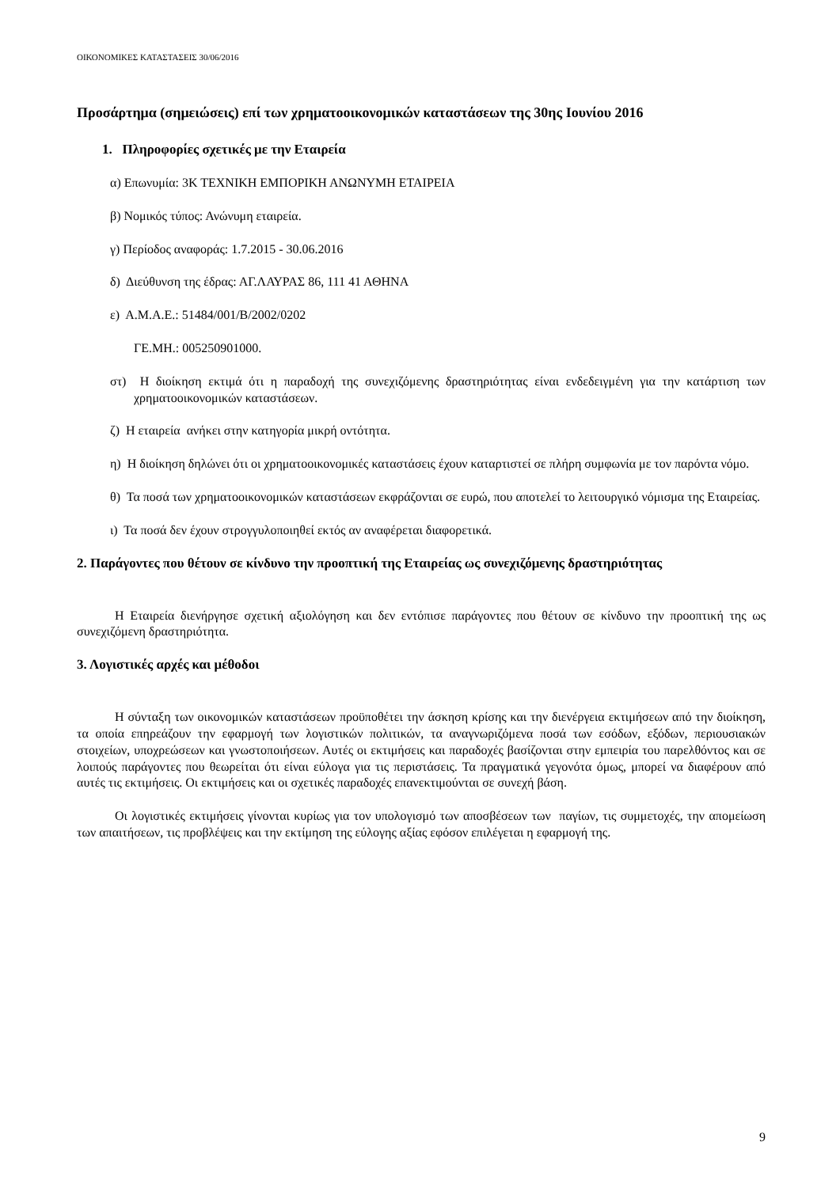ΟΙΚΟΝΟΜΙΚΕΣ ΚΑΤΑΣΤΑΣΕΙΣ 30/06/2016
Προσάρτημα (σημειώσεις) επί των χρηματοοικονομικών καταστάσεων της 30ης Ιουνίου 2016
1. Πληροφορίες σχετικές με την Εταιρεία
α) Επωνυμία: 3Κ ΤΕΧΝΙΚΗ ΕΜΠΟΡΙΚΗ ΑΝΩΝΥΜΗ ΕΤΑΙΡΕΙΑ
β) Νομικός τύπος: Ανώνυμη εταιρεία.
γ) Περίοδος αναφοράς: 1.7.2015 - 30.06.2016
δ) Διεύθυνση της έδρας: ΑΓ.ΛΑΥΡΑΣ 86, 111 41 ΑΘΗΝΑ
ε) Α.Μ.Α.Ε.: 51484/001/Β/2002/0202
ΓΕ.ΜΗ.: 005250901000.
στ) Η διοίκηση εκτιμά ότι η παραδοχή της συνεχιζόμενης δραστηριότητας είναι ενδεδειγμένη για την κατάρτιση των χρηματοοικονομικών καταστάσεων.
ζ) Η εταιρεία ανήκει στην κατηγορία μικρή οντότητα.
η) Η διοίκηση δηλώνει ότι οι χρηματοοικονομικές καταστάσεις έχουν καταρτιστεί σε πλήρη συμφωνία με τον παρόντα νόμο.
θ) Τα ποσά των χρηματοοικονομικών καταστάσεων εκφράζονται σε ευρώ, που αποτελεί το λειτουργικό νόμισμα της Εταιρείας.
ι) Τα ποσά δεν έχουν στρογγυλοποιηθεί εκτός αν αναφέρεται διαφορετικά.
2. Παράγοντες που θέτουν σε κίνδυνο την προοπτική της Εταιρείας ως συνεχιζόμενης δραστηριότητας
Η Εταιρεία διενήργησε σχετική αξιολόγηση και δεν εντόπισε παράγοντες που θέτουν σε κίνδυνο την προοπτική της ως συνεχιζόμενη δραστηριότητα.
3. Λογιστικές αρχές και μέθοδοι
Η σύνταξη των οικονομικών καταστάσεων προϋποθέτει την άσκηση κρίσης και την διενέργεια εκτιμήσεων από την διοίκηση, τα οποία επηρεάζουν την εφαρμογή των λογιστικών πολιτικών, τα αναγνωριζόμενα ποσά των εσόδων, εξόδων, περιουσιακών στοιχείων, υποχρεώσεων και γνωστοποιήσεων. Αυτές οι εκτιμήσεις και παραδοχές βασίζονται στην εμπειρία του παρελθόντος και σε λοιπούς παράγοντες που θεωρείται ότι είναι εύλογα για τις περιστάσεις. Τα πραγματικά γεγονότα όμως, μπορεί να διαφέρουν από αυτές τις εκτιμήσεις. Οι εκτιμήσεις και οι σχετικές παραδοχές επανεκτιμούνται σε συνεχή βάση.
Οι λογιστικές εκτιμήσεις γίνονται κυρίως για τον υπολογισμό των αποσβέσεων των παγίων, τις συμμετοχές, την απομείωση των απαιτήσεων, τις προβλέψεις και την εκτίμηση της εύλογης αξίας εφόσον επιλέγεται η εφαρμογή της.
9